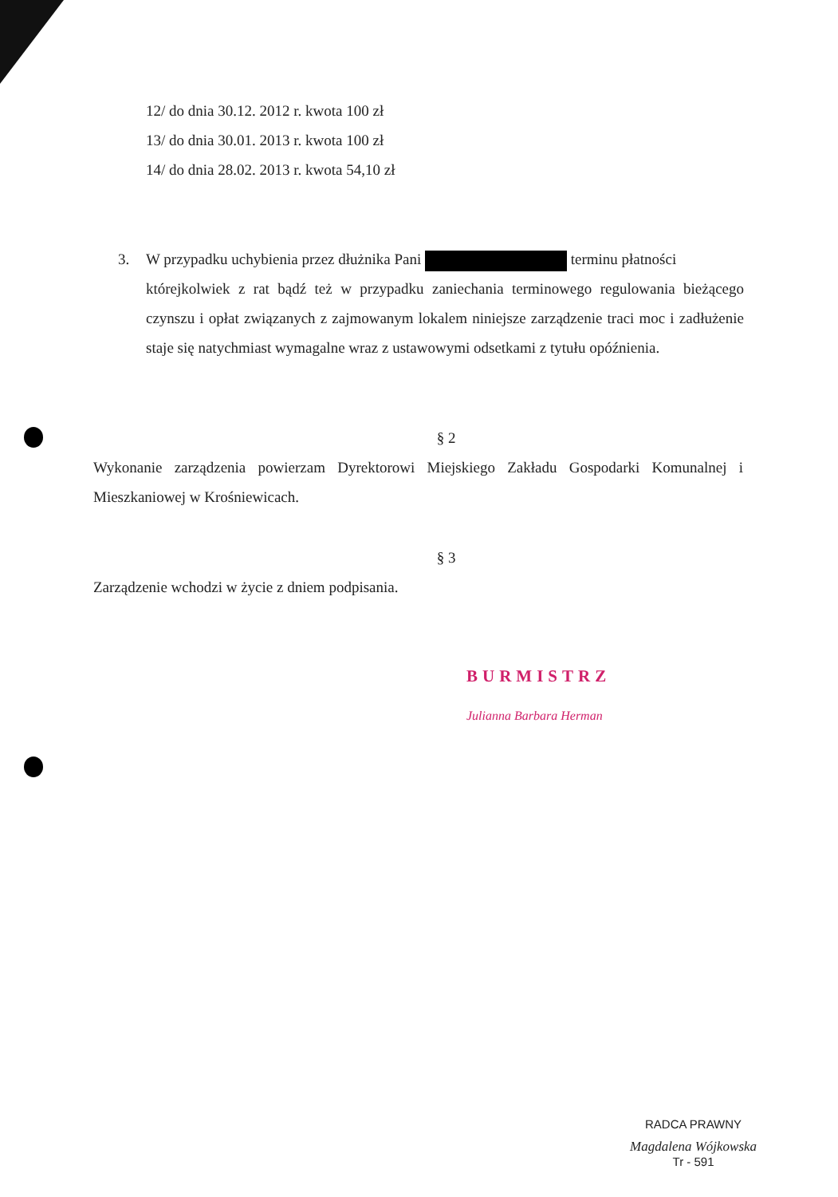12/ do dnia 30.12. 2012 r. kwota 100 zł
13/ do dnia 30.01. 2013 r. kwota 100 zł
14/ do dnia 28.02. 2013 r. kwota 54,10 zł
3. W przypadku uchybienia przez dłużnika Pani terminu płatności
którejkolwiek z rat bądź też w przypadku zaniechania terminowego regulowania bieżącego czynszu i opłat związanych z zajmowanym lokalem niniejsze zarządzenie traci moc i zadłużenie staje się natychmiast wymagalne wraz z ustawowymi odsetkami z tytułu opóźnienia.
§ 2
Wykonanie zarządzenia powierzam Dyrektorowi Miejskiego Zakładu Gospodarki Komunalnej i Mieszkaniowej w Krośniewicach.
§ 3
Zarządzenie wchodzi w życie z dniem podpisania.
BURMISTRZ
Julianna Barbara Herman
RADCA PRAWNY
Magdalena Wójkowska
Tr - 591